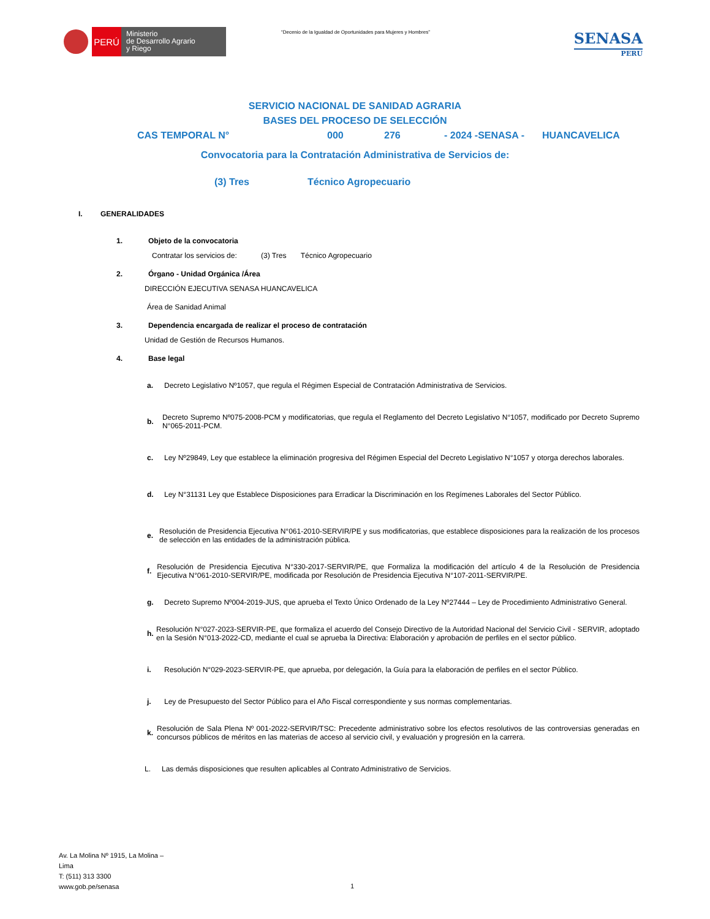PERÚ
Ministerio
de Desarrollo Agrario
y Riego
“Decenio de la Igualdad de Oportunidades para Mujeres y Hombres”
SENASA
PERU
SERVICIO NACIONAL DE SANIDAD AGRARIA
BASES DEL PROCESO DE SELECCIÓN
CAS TEMPORAL N° 000 276 - 2024 -SENASA - HUANCAVELICA
Convocatoria para la Contratación Administrativa de Servicios de:
(3) Tres Técnico Agropecuario
I. GENERALIDADES
1. Objeto de la convocatoria
Contratar los servicios de: (3) Tres Técnico Agropecuario
2. Órgano - Unidad Orgánica /Área
DIRECCIÓN EJECUTIVA SENASA HUANCAVELICA
Área de Sanidad Animal
3. Dependencia encargada de realizar el proceso de contratación
Unidad de Gestión de Recursos Humanos.
4. Base legal
a. Decreto Legislativo Nº1057, que regula el Régimen Especial de Contratación Administrativa de Servicios.
b. Decreto Supremo Nº075-2008-PCM y modificatorias, que regula el Reglamento del Decreto Legislativo N°1057, modificado por Decreto Supremo N°065-2011-PCM.
c. Ley Nº29849, Ley que establece la eliminación progresiva del Régimen Especial del Decreto Legislativo N°1057 y otorga derechos laborales.
d. Ley N°31131 Ley que Establece Disposiciones para Erradicar la Discriminación en los Regímenes Laborales del Sector Público.
e. Resolución de Presidencia Ejecutiva N°061-2010-SERVIR/PE y sus modificatorias, que establece disposiciones para la realización de los procesos de selección en las entidades de la administración pública.
f. Resolución de Presidencia Ejecutiva N°330-2017-SERVIR/PE, que Formaliza la modificación del artículo 4 de la Resolución de Presidencia Ejecutiva N°061-2010-SERVIR/PE, modificada por Resolución de Presidencia Ejecutiva N°107-2011-SERVIR/PE.
g. Decreto Supremo Nº004-2019-JUS, que aprueba el Texto Único Ordenado de la Ley Nº27444 – Ley de Procedimiento Administrativo General.
h. Resolución N°027-2023-SERVIR-PE, que formaliza el acuerdo del Consejo Directivo de la Autoridad Nacional del Servicio Civil - SERVIR, adoptado en la Sesión N°013-2022-CD, mediante el cual se aprueba la Directiva: Elaboración y aprobación de perfiles en el sector público.
i. Resolución N°029-2023-SERVIR-PE, que aprueba, por delegación, la Guía para la elaboración de perfiles en el sector Público.
j. Ley de Presupuesto del Sector Público para el Año Fiscal correspondiente y sus normas complementarias.
k. Resolución de Sala Plena Nº 001-2022-SERVIR/TSC: Precedente administrativo sobre los efectos resolutivos de las controversias generadas en concursos públicos de méritos en las materias de acceso al servicio civil, y evaluación y progresión en la carrera.
L. Las demás disposiciones que resulten aplicables al Contrato Administrativo de Servicios.
Av. La Molina Nº 1915, La Molina –
Lima
T: (511) 313 3300
www.gob.pe/senasa
1